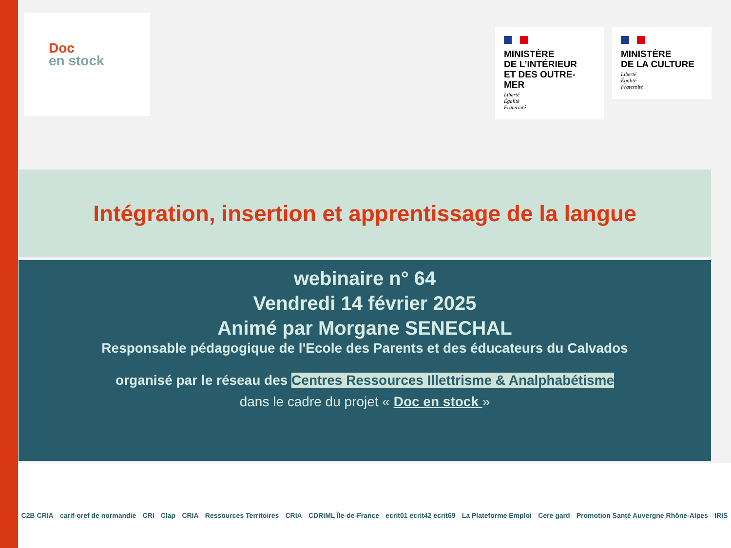Doc
en stock
MINISTÈRE
DE L’INTÉRIEUR
ET DES OUTRE-MER
Liberté
Égalité
Fraternité
MINISTÈRE
DE LA CULTURE
Liberté
Égalité
Fraternité
Intégration, insertion et apprentissage de la langue
webinaire n° 64
Vendredi 14 février 2025
Animé par Morgane SENECHAL
Responsable pédagogique de l'Ecole des Parents et des éducateurs du Calvados
organisé par le réseau des Centres Ressources Illettrisme & Analphabétisme
dans le cadre du projet « Doc en stock »
C2B CRIA carif-oref de normandie CRI Clap CRIA Ressources Territoires CRIA CDRIML Île-de-France ecrit01 ecrit42 ecrit69 La Plateforme Emploi Cere gard Promotion Santé Auvergne Rhône-Alpes IRIS